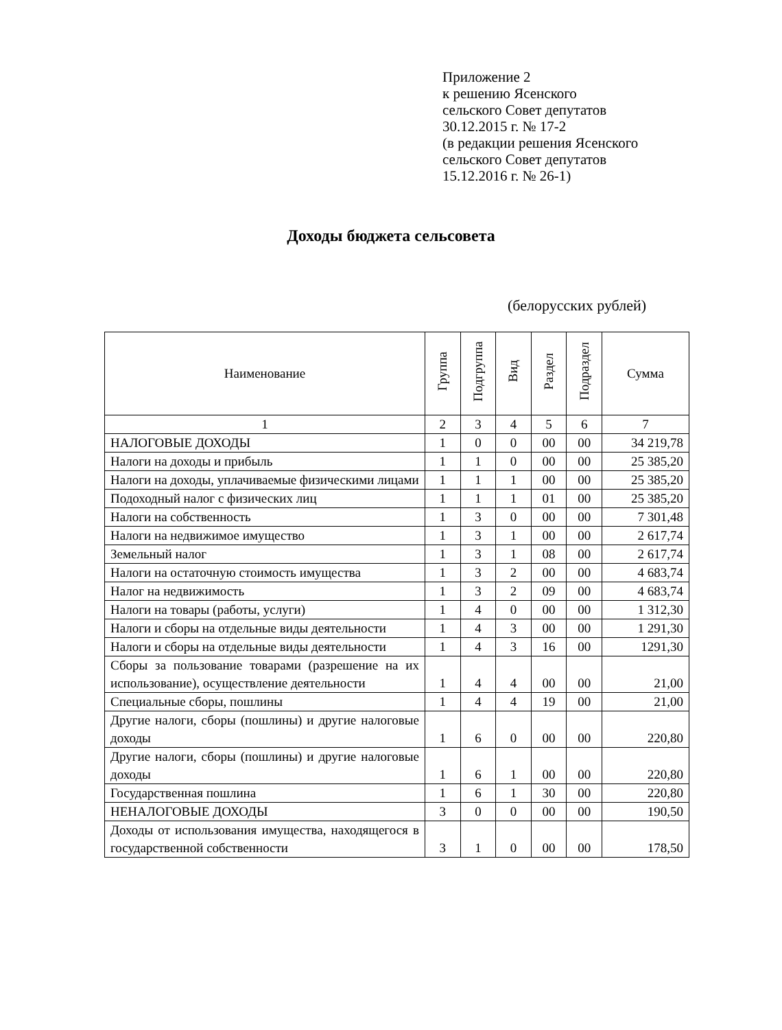Приложение 2
к решению Ясенского
сельского Совет депутатов
30.12.2015 г. № 17-2
(в редакции решения Ясенского
сельского Совет депутатов
15.12.2016 г. № 26-1)
Доходы бюджета сельсовета
(белорусских рублей)
| Наименование | Группа | Подгруппа | Вид | Раздел | Подраздел | Сумма |
| --- | --- | --- | --- | --- | --- | --- |
| 1 | 2 | 3 | 4 | 5 | 6 | 7 |
| НАЛОГОВЫЕ ДОХОДЫ | 1 | 0 | 0 | 00 | 00 | 34 219,78 |
| Налоги на доходы и прибыль | 1 | 1 | 0 | 00 | 00 | 25 385,20 |
| Налоги на доходы, уплачиваемые физическими лицами | 1 | 1 | 1 | 00 | 00 | 25 385,20 |
| Подоходный налог с физических лиц | 1 | 1 | 1 | 01 | 00 | 25 385,20 |
| Налоги на собственность | 1 | 3 | 0 | 00 | 00 | 7 301,48 |
| Налоги на недвижимое имущество | 1 | 3 | 1 | 00 | 00 | 2 617,74 |
| Земельный налог | 1 | 3 | 1 | 08 | 00 | 2 617,74 |
| Налоги на остаточную стоимость имущества | 1 | 3 | 2 | 00 | 00 | 4 683,74 |
| Налог на недвижимость | 1 | 3 | 2 | 09 | 00 | 4 683,74 |
| Налоги на товары (работы, услуги) | 1 | 4 | 0 | 00 | 00 | 1 312,30 |
| Налоги и сборы на отдельные виды деятельности | 1 | 4 | 3 | 00 | 00 | 1 291,30 |
| Налоги и сборы на отдельные виды деятельности | 1 | 4 | 3 | 16 | 00 | 1291,30 |
| Сборы за пользование товарами (разрешение на их использование), осуществление деятельности | 1 | 4 | 4 | 00 | 00 | 21,00 |
| Специальные сборы, пошлины | 1 | 4 | 4 | 19 | 00 | 21,00 |
| Другие налоги, сборы (пошлины) и другие налоговые доходы | 1 | 6 | 0 | 00 | 00 | 220,80 |
| Другие налоги, сборы (пошлины) и другие налоговые доходы | 1 | 6 | 1 | 00 | 00 | 220,80 |
| Государственная пошлина | 1 | 6 | 1 | 30 | 00 | 220,80 |
| НЕНАЛОГОВЫЕ ДОХОДЫ | 3 | 0 | 0 | 00 | 00 | 190,50 |
| Доходы от использования имущества, находящегося в государственной собственности | 3 | 1 | 0 | 00 | 00 | 178,50 |